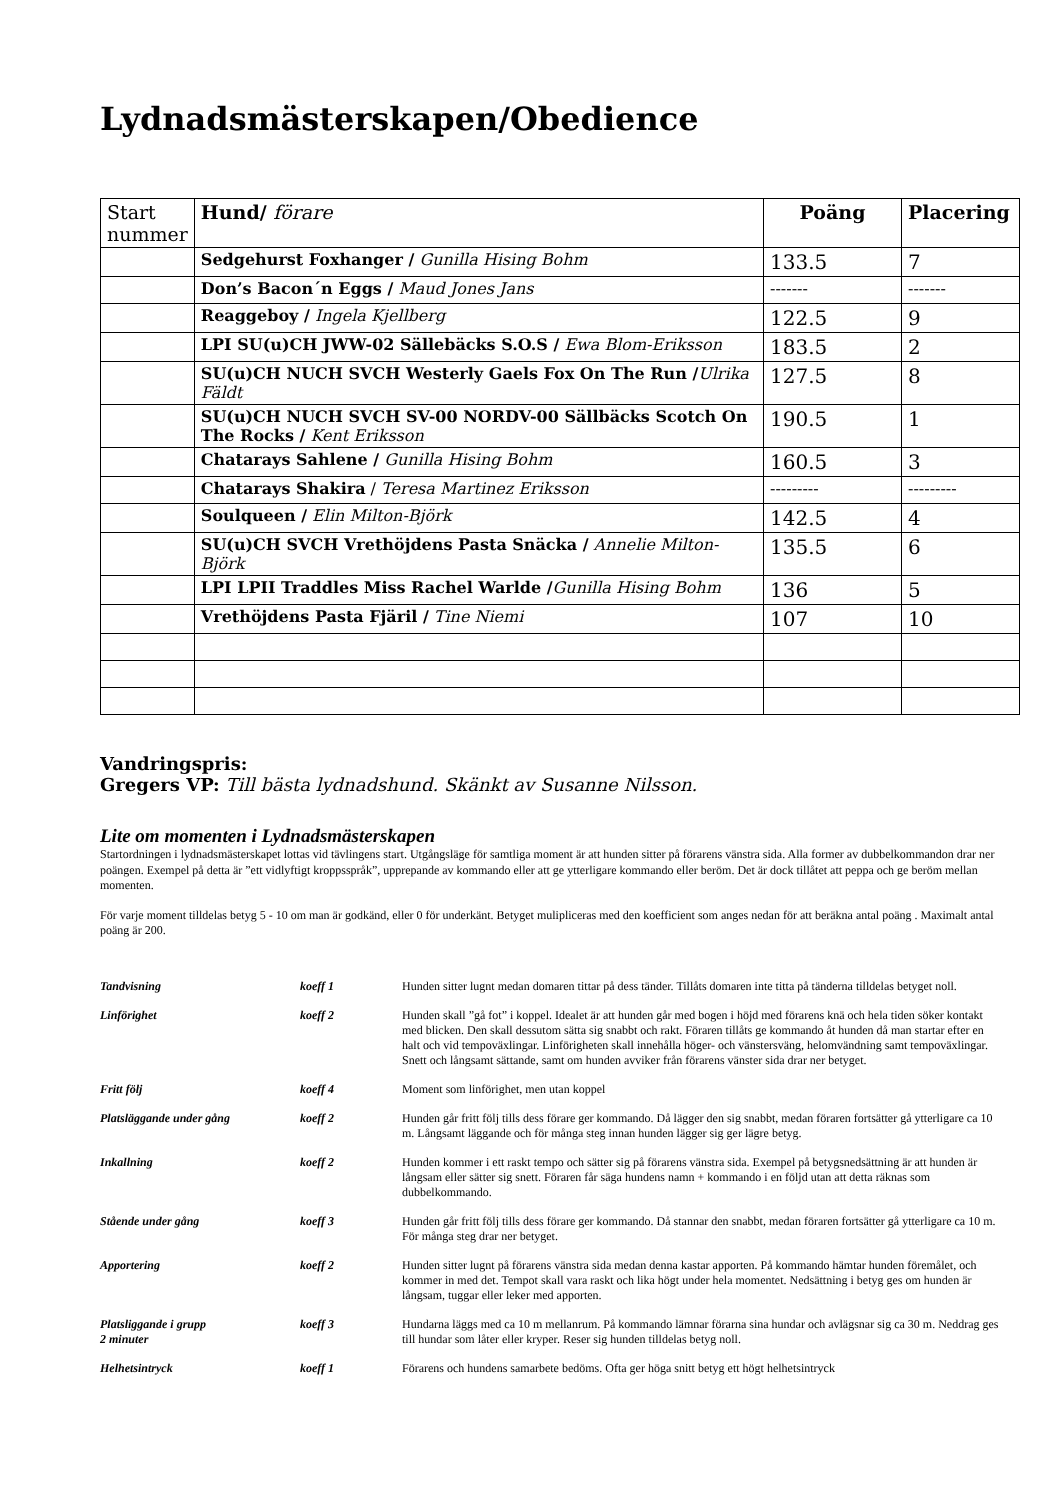Lydnadsmästerskapen/Obedience
| Start nummer | Hund/ förare | Poäng | Placering |
| --- | --- | --- | --- |
| | Sedgehurst Foxhanger / Gunilla Hising Bohm | 133.5 | 7 |
| | Don’s Bacon´n Eggs / Maud Jones Jans | ------- | ------- |
| | Reaggeboy / Ingela Kjellberg | 122.5 | 9 |
| | LPI SU(u)CH JWW-02 Sällebäcks S.O.S / Ewa Blom-Eriksson | 183.5 | 2 |
| | SU(u)CH NUCH SVCH Westerly Gaels Fox On The Run / Ulrika Fäldt | 127.5 | 8 |
| | SU(u)CH NUCH SVCH SV-00 NORDV-00 Sällbäcks Scotch On The Rocks / Kent Eriksson | 190.5 | 1 |
| | Chatarays Sahlene / Gunilla Hising Bohm | 160.5 | 3 |
| | Chatarays Shakira / Teresa Martinez Eriksson | --------- | --------- |
| | Soulqueen / Elin Milton-Björk | 142.5 | 4 |
| | SU(u)CH SVCH Vrethöjdens Pasta Snäcka / Annelie Milton-Björk | 135.5 | 6 |
| | LPI LPII Traddles Miss Rachel Warlde / Gunilla Hising Bohm | 136 | 5 |
| | Vrethöjdens Pasta Fjäril / Tine Niemi | 107 | 10 |
Vandringspris:
Gregers VP: Till bästa lydnadshund. Skänkt av Susanne Nilsson.
Lite om momenten i Lydnadsmästerskapen
Startordningen i lydnadsmästerskapet lottas vid tävlingens start. Utgångsläge för samtliga moment är att hunden sitter på förarens vänstra sida. Alla former av dubbelkommandon drar ner poängen. Exempel på detta är ”ett vidlyftigt kroppsspråk”, upprepande av kommando eller att ge ytterligare kommando eller beröm. Det är dock tillåtet att peppa och ge beröm mellan momenten.
För varje moment tilldelas betyg 5 - 10 om man är godkänd, eller 0 för underkänt. Betyget mulipliceras med den koefficient som anges nedan för att beräkna antal poäng . Maximalt antal poäng är 200.
| Tandvisning | koeff 1 | Hunden sitter lugnt medan domaren tittar på dess tänder. Tillåts domaren inte titta på tänderna tilldelas betyget noll. |
| Linförighet | koeff 2 | Hunden skall ”gå fot” i koppel. Idealet är att hunden går med bogen i höjd med förarens knä och hela tiden söker kontakt med blicken. Den skall dessutom sätta sig snabbt och rakt. Föraren tillåts ge kommando åt hunden då man startar efter en halt och vid tempoväxlingar. Linförigheten skall innehålla höger- och vänstersväng, helomvändning samt tempoväxlingar. Snett och långsamt sättande, samt om hunden avviker från förarens vänster sida drar ner betyget. |
| Fritt följ | koeff 4 | Moment som linförighet, men utan koppel |
| Platsläggande under gång | koeff 2 | Hunden går fritt följ tills dess förare ger kommando. Då lägger den sig snabbt, medan föraren fortsätter gå ytterligare ca 10 m. Långsamt läggande och för många steg innan hunden lägger sig ger lägre betyg. |
| Inkallning | koeff 2 | Hunden kommer i ett raskt tempo och sätter sig på förarens vänstra sida. Exempel på betygsnedsättning är att hunden är långsam eller sätter sig snett. Föraren får säga hundens namn + kommando i en följd utan att detta räknas som dubbelkommando. |
| Stående under gång | koeff 3 | Hunden går fritt följ tills dess förare ger kommando. Då stannar den snabbt, medan föraren fortsätter gå ytterligare ca 10 m. För många steg drar ner betyget. |
| Apportering | koeff 2 | Hunden sitter lugnt på förarens vänstra sida medan denna kastar apporten. På kommando hämtar hunden föremålet, och kommer in med det. Tempot skall vara raskt och lika högt under hela momentet. Nedsättning i betyg ges om hunden är långsam, tuggar eller leker med apporten. |
| Platsliggande i grupp 2 minuter | koeff 3 | Hundarna läggs med ca 10 m mellanrum. På kommando lämnar förarna sina hundar och avlägsnar sig ca 30 m. Neddrag ges till hundar som låter eller kryper. Reser sig hunden tilldelas betyg noll. |
| Helhetsintryck | koeff 1 | Förarens och hundens samarbete bedöms. Ofta ger höga snitt betyg ett högt helhetsintryck |